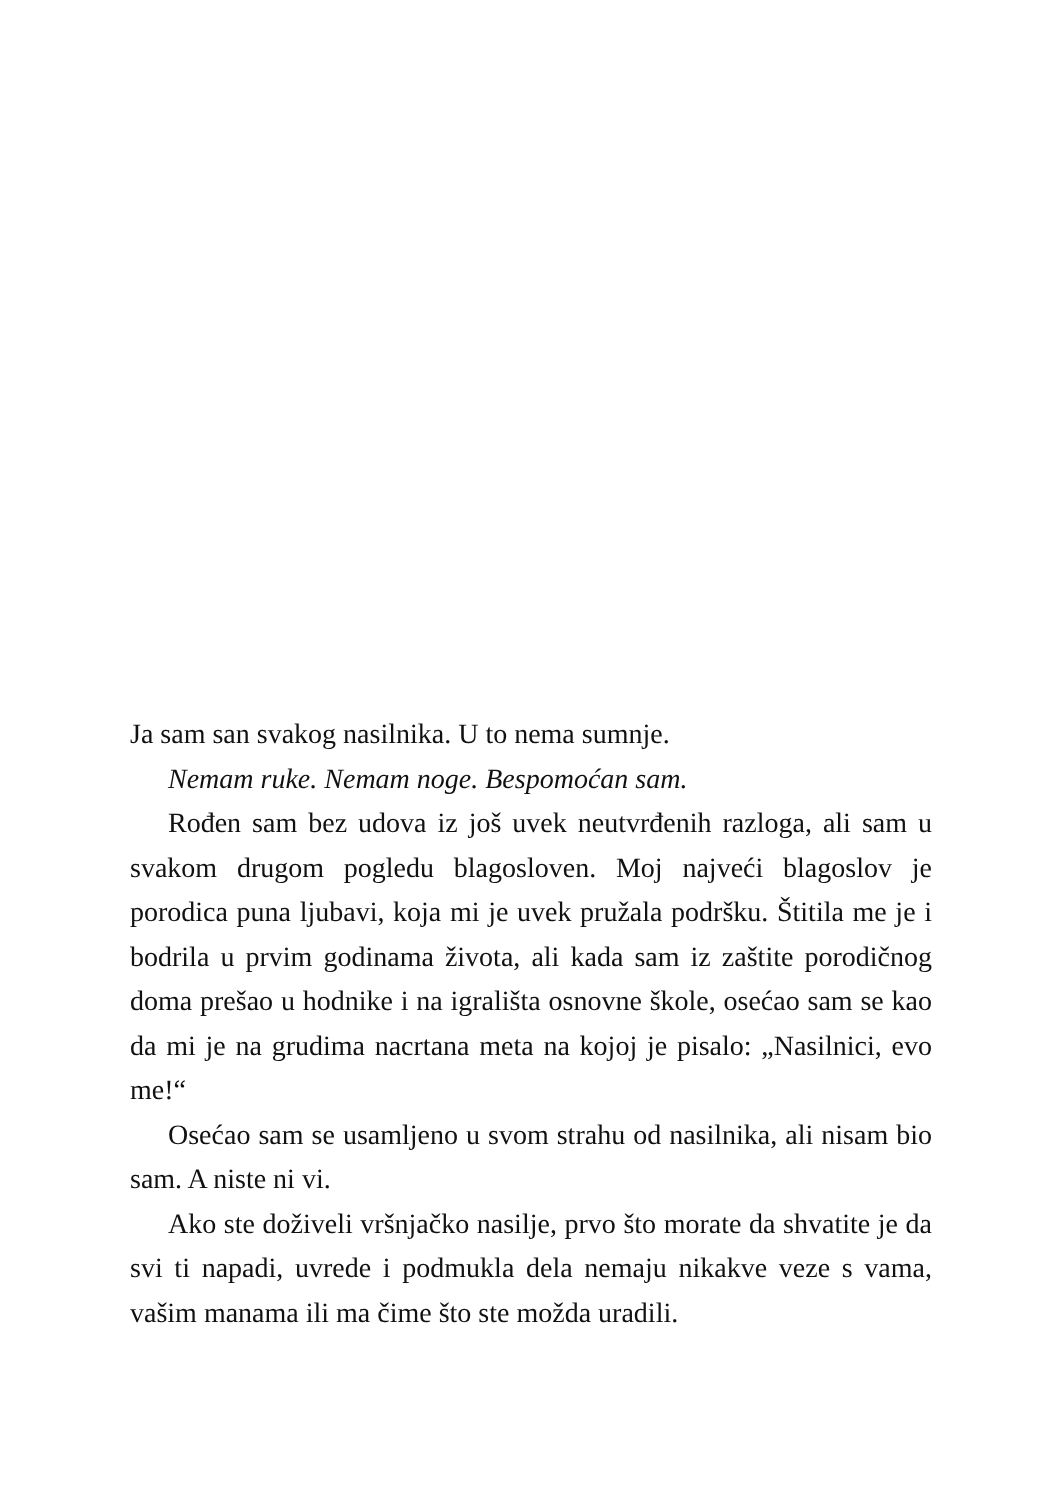Ja sam san svakog nasilnika. U to nema sumnje.
Nemam ruke. Nemam noge. Bespomoćan sam.
Rođen sam bez udova iz još uvek neutvrđenih razloga, ali sam u svakom drugom pogledu blagosloven. Moj najveći blagoslov je porodica puna ljubavi, koja mi je uvek pružala podršku. Štitila me je i bodrila u prvim godinama života, ali kada sam iz zaštite porodičnog doma prešao u hodnike i na igrališta osnovne škole, osećao sam se kao da mi je na grudima nacrtana meta na kojoj je pisalo: „Nasilnici, evo me!“
Osećao sam se usamljeno u svom strahu od nasilnika, ali nisam bio sam. A niste ni vi.
Ako ste doživeli vršnjačko nasilje, prvo što morate da shvatite je da svi ti napadi, uvrede i podmukla dela nemaju nikakve veze s vama, vašim manama ili ma čime što ste možda uradili.